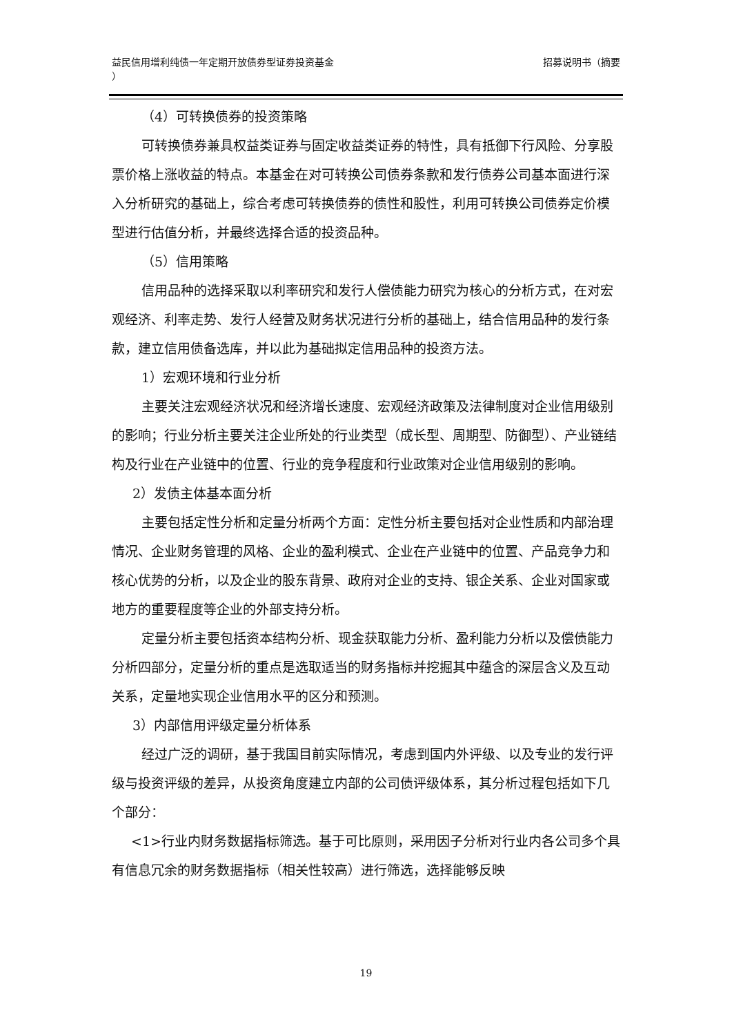益民信用增利纯债一年定期开放债券型证券投资基金
） 招募说明书（摘要
（4）可转换债券的投资策略
可转换债券兼具权益类证券与固定收益类证券的特性，具有抵御下行风险、分享股票价格上涨收益的特点。本基金在对可转换公司债券条款和发行债券公司基本面进行深入分析研究的基础上，综合考虑可转换债券的债性和股性，利用可转换公司债券定价模型进行估值分析，并最终选择合适的投资品种。
（5）信用策略
信用品种的选择采取以利率研究和发行人偿债能力研究为核心的分析方式，在对宏观经济、利率走势、发行人经营及财务状况进行分析的基础上，结合信用品种的发行条款，建立信用债备选库，并以此为基础拟定信用品种的投资方法。
1）宏观环境和行业分析
主要关注宏观经济状况和经济增长速度、宏观经济政策及法律制度对企业信用级别的影响；行业分析主要关注企业所处的行业类型（成长型、周期型、防御型）、产业链结构及行业在产业链中的位置、行业的竞争程度和行业政策对企业信用级别的影响。
2）发债主体基本面分析
主要包括定性分析和定量分析两个方面：定性分析主要包括对企业性质和内部治理情况、企业财务管理的风格、企业的盈利模式、企业在产业链中的位置、产品竞争力和核心优势的分析，以及企业的股东背景、政府对企业的支持、银企关系、企业对国家或地方的重要程度等企业的外部支持分析。
定量分析主要包括资本结构分析、现金获取能力分析、盈利能力分析以及偿债能力分析四部分，定量分析的重点是选取适当的财务指标并挖掘其中蕴含的深层含义及互动关系，定量地实现企业信用水平的区分和预测。
3）内部信用评级定量分析体系
经过广泛的调研，基于我国目前实际情况，考虑到国内外评级、以及专业的发行评级与投资评级的差异，从投资角度建立内部的公司债评级体系，其分析过程包括如下几个部分：
<1>行业内财务数据指标筛选。基于可比原则，采用因子分析对行业内各公司多个具有信息冗余的财务数据指标（相关性较高）进行筛选，选择能够反映
19